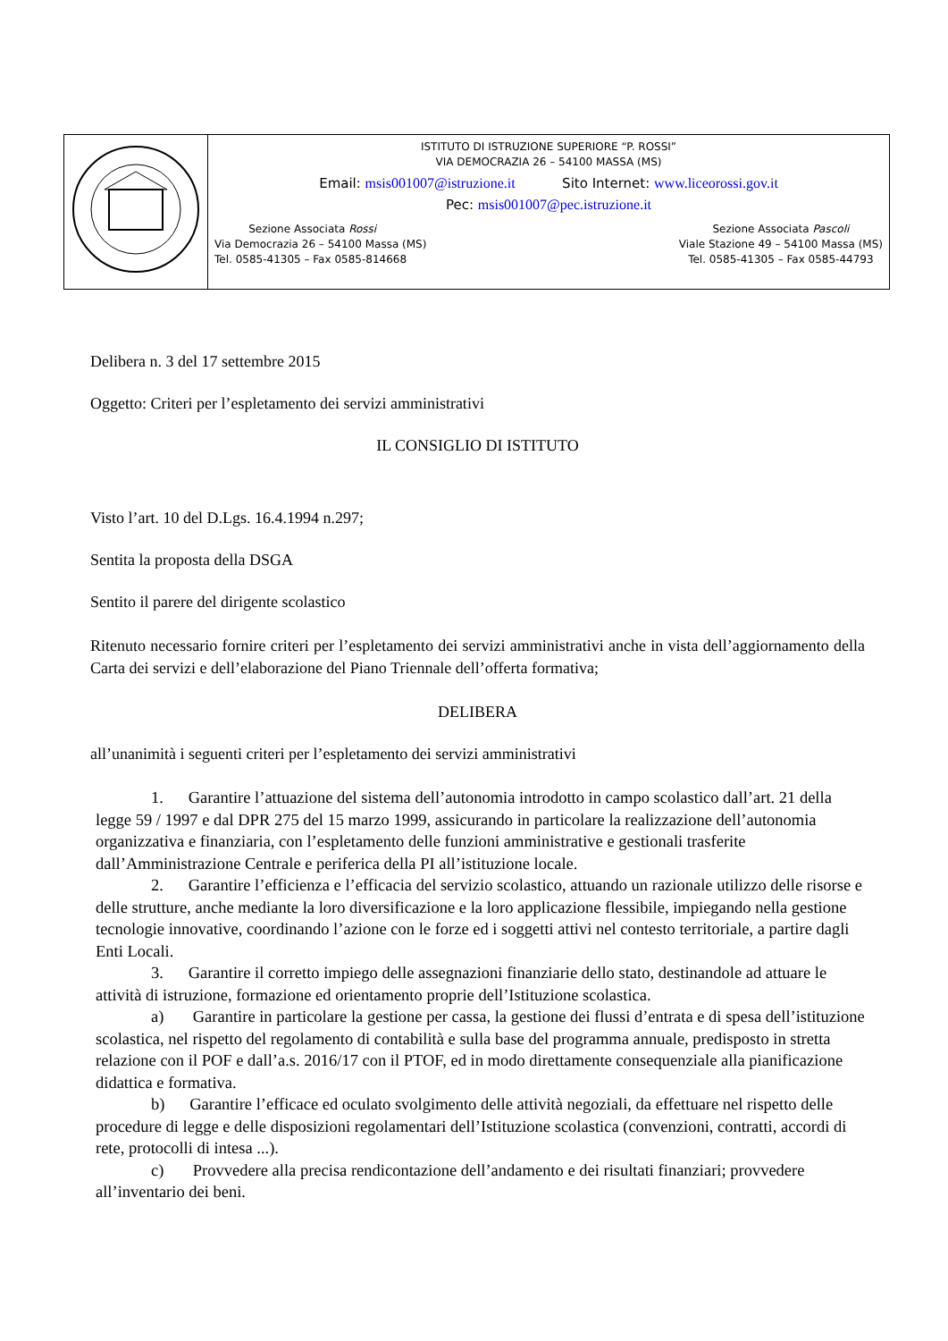| | ISTITUTO DI ISTRUZIONE SUPERIORE “P. ROSSI” VIA DEMOCRAZIA 26 – 54100 MASSA (MS) Email: msis001007@istruzione.it Sito Internet: www.liceorossi.gov.it Pec: msis001007@pec.istruzione.it Sezione Associata Rossi Via Democrazia 26 – 54100 Massa (MS) Tel. 0585-41305 – Fax 0585-814668 Sezione Associata Pascoli Viale Stazione 49 – 54100 Massa (MS) Tel. 0585-41305 – Fax 0585-44793 |
Delibera n. 3 del 17 settembre 2015
Oggetto: Criteri per l’espletamento dei servizi amministrativi
IL CONSIGLIO DI ISTITUTO
Visto l’art. 10 del D.Lgs. 16.4.1994 n.297;
Sentita la proposta della DSGA
Sentito il parere del dirigente scolastico
Ritenuto necessario fornire criteri per l’espletamento dei servizi amministrativi anche in vista dell’aggiornamento della Carta dei servizi e dell’elaborazione del Piano Triennale dell’offerta formativa;
DELIBERA
all’unanimità i seguenti criteri per l’espletamento dei servizi amministrativi
1. Garantire l’attuazione del sistema dell’autonomia introdotto in campo scolastico dall’art. 21 della legge 59 / 1997 e dal DPR 275 del 15 marzo 1999, assicurando in particolare la realizzazione dell’autonomia organizzativa e finanziaria, con l’espletamento delle funzioni amministrative e gestionali trasferite dall’Amministrazione Centrale e periferica della PI all’istituzione locale.
2. Garantire l’efficienza e l’efficacia del servizio scolastico, attuando un razionale utilizzo delle risorse e delle strutture, anche mediante la loro diversificazione e la loro applicazione flessibile, impiegando nella gestione tecnologie innovative, coordinando l’azione con le forze ed i soggetti attivi nel contesto territoriale, a partire dagli Enti Locali.
3. Garantire il corretto impiego delle assegnazioni finanziarie dello stato, destinandole ad attuare le attività di istruzione, formazione ed orientamento proprie dell’Istituzione scolastica.
a) Garantire in particolare la gestione per cassa, la gestione dei flussi d’entrata e di spesa dell’istituzione scolastica, nel rispetto del regolamento di contabilità e sulla base del programma annuale, predisposto in stretta relazione con il POF e dall’a.s. 2016/17 con il PTOF, ed in modo direttamente consequenziale alla pianificazione didattica e formativa.
b) Garantire l’efficace ed oculato svolgimento delle attività negoziali, da effettuare nel rispetto delle procedure di legge e delle disposizioni regolamentari dell’Istituzione scolastica (convenzioni, contratti, accordi di rete, protocolli di intesa ...).
c) Provvedere alla precisa rendicontazione dell’andamento e dei risultati finanziari; provvedere all’inventario dei beni.